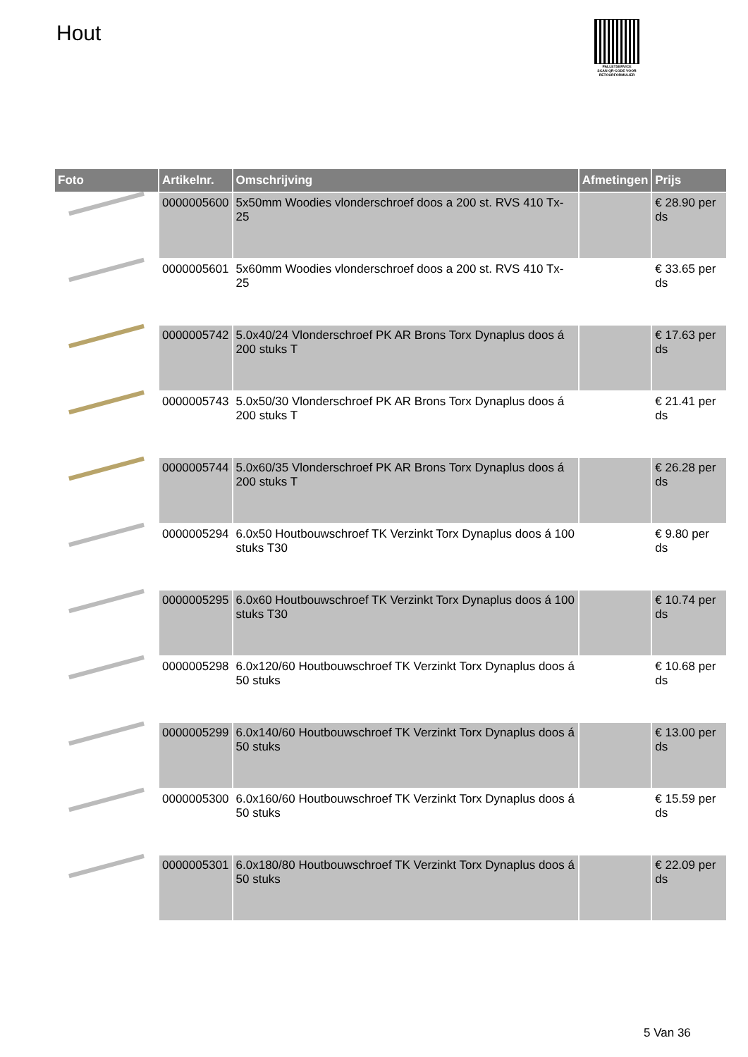Hout
PALLETSERVICE
SCAN QR-CODE VOOR RETOURFORMULIER
| Foto | Artikelnr. | Omschrijving | Afmetingen | Prijs |
| --- | --- | --- | --- | --- |
| | 0000005600 | 5x50mm Woodies vlonderschroef doos a 200 st. RVS 410 Tx-25 | | € 28.90 per ds |
| | 0000005601 | 5x60mm Woodies vlonderschroef doos a 200 st. RVS 410 Tx-25 | | € 33.65 per ds |
| | 0000005742 | 5.0x40/24 Vlonderschroef PK AR Brons Torx Dynaplus doos á 200 stuks T | | € 17.63 per ds |
| | 0000005743 | 5.0x50/30 Vlonderschroef PK AR Brons Torx Dynaplus doos á 200 stuks T | | € 21.41 per ds |
| | 0000005744 | 5.0x60/35 Vlonderschroef PK AR Brons Torx Dynaplus doos á 200 stuks T | | € 26.28 per ds |
| | 0000005294 | 6.0x50 Houtbouwschroef TK Verzinkt Torx Dynaplus doos á 100 stuks T30 | | € 9.80 per ds |
| | 0000005295 | 6.0x60 Houtbouwschroef TK Verzinkt Torx Dynaplus doos á 100 stuks T30 | | € 10.74 per ds |
| | 0000005298 | 6.0x120/60 Houtbouwschroef TK Verzinkt Torx Dynaplus doos á 50 stuks | | € 10.68 per ds |
| | 0000005299 | 6.0x140/60 Houtbouwschroef TK Verzinkt Torx Dynaplus doos á 50 stuks | | € 13.00 per ds |
| | 0000005300 | 6.0x160/60 Houtbouwschroef TK Verzinkt Torx Dynaplus doos á 50 stuks | | € 15.59 per ds |
| | 0000005301 | 6.0x180/80 Houtbouwschroef TK Verzinkt Torx Dynaplus doos á 50 stuks | | € 22.09 per ds |
5 Van 36